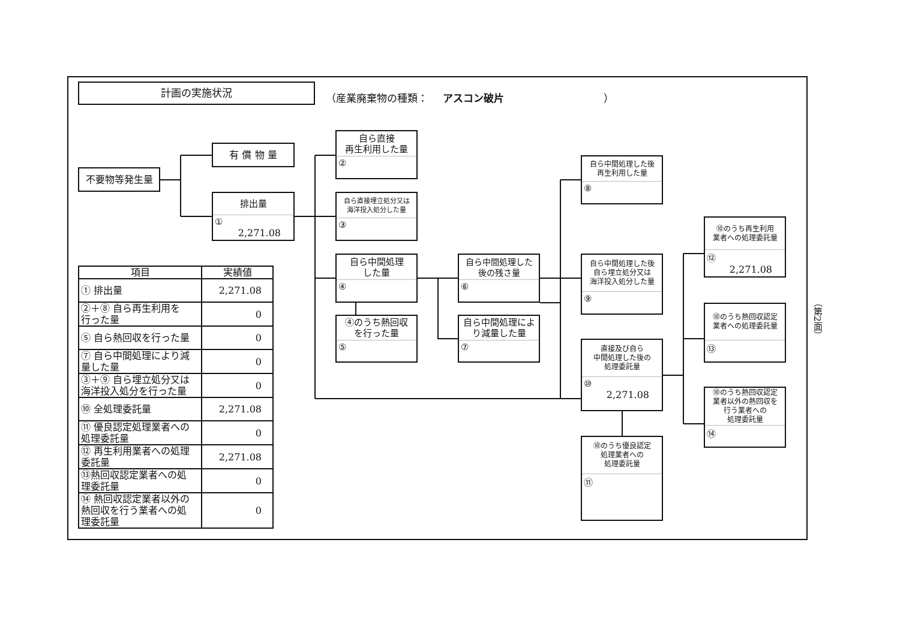計画の実施状況
（産業廃棄物の種類： アスコン破片 ）
不要物等発生量
有 償 物 量
排出量
①
2,271.08
自ら直接
再生利用した量
②
自ら直接埋立処分又は
海洋投入処分した量
③
自ら中間処理
した量
④
④のうち熱回収
を行った量
⑤
自ら中間処理した
後の残さ量
⑥
自ら中間処理によ
り減量した量
⑦
自ら中間処理した後
再生利用した量
⑧
自ら中間処理した後
自ら埋立処分又は
海洋投入処分した量
⑨
直接及び自ら
中間処理した後の
処理委託量
⑩
2,271.08
⑩のうち優良認定
処理業者への
処理委託量
⑪
⑩のうち再生利用
業者への処理委託量
⑫
2,271.08
⑩のうち熱回収認定
業者への処理委託量
⑬
⑩のうち熱回収認定
業者以外の熱回収を
行う業者への
処理委託量
⑭
| 項目 | 実績値 |
| --- | --- |
| ① 排出量 | 2,271.08 |
| ②＋⑧ 自ら再生利用を 行った量 | 0 |
| ⑤ 自ら熱回収を行った量 | 0 |
| ⑦ 自ら中間処理により減 量した量 | 0 |
| ③＋⑨ 自ら埋立処分又は 海洋投入処分を行った量 | 0 |
| ⑩ 全処理委託量 | 2,271.08 |
| ⑪ 優良認定処理業者への 処理委託量 | 0 |
| ⑫ 再生利用業者への処理 委託量 | 2,271.08 |
| ⑬熱回収認定業者への処 理委託量 | 0 |
| ⑭ 熱回収認定業者以外の 熱回収を行う業者への処 理委託量 | 0 |
（第2面）